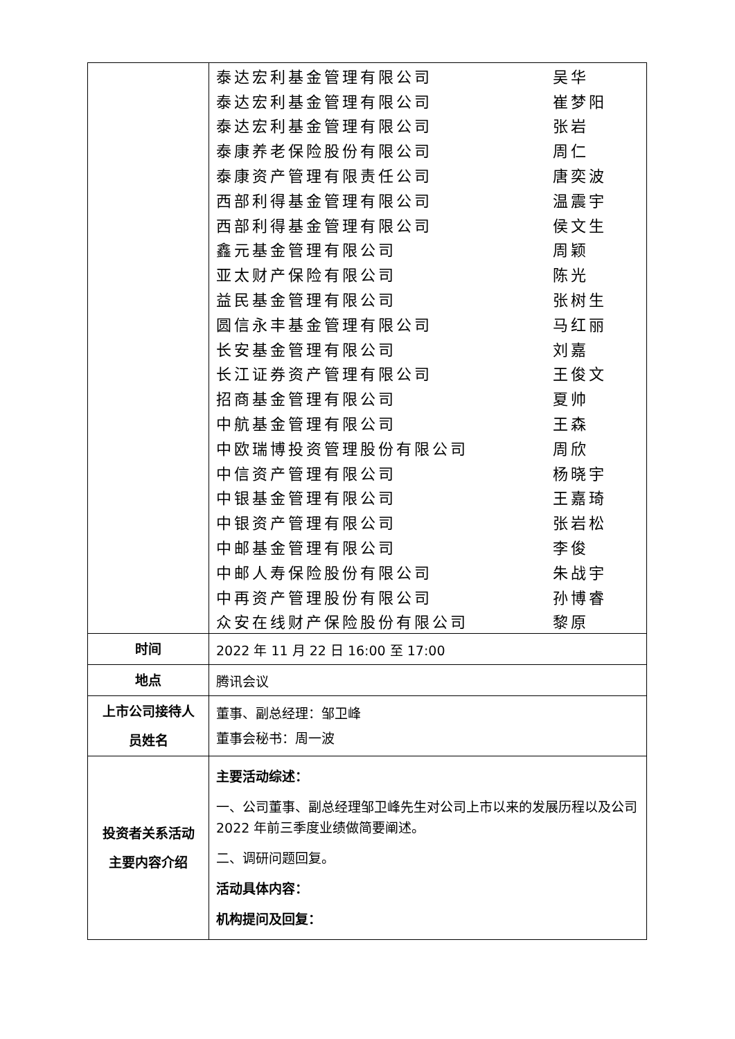| | / 泰达宏利基金管理有限公司 / 吴华 / / 泰达宏利基金管理有限公司 / 崔梦阳 / / 泰达宏利基金管理有限公司 / 张岩 / / 泰康养老保险股份有限公司 / 周仁 / / 泰康资产管理有限责任公司 / 唐奕波 / / 西部利得基金管理有限公司 / 温震宇 / / 西部利得基金管理有限公司 / 侯文生 / / 鑫元基金管理有限公司 / 周颖 / / 亚太财产保险有限公司 / 陈光 / / 益民基金管理有限公司 / 张树生 / / 圆信永丰基金管理有限公司 / 马红丽 / / 长安基金管理有限公司 / 刘嘉 / / 长江证券资产管理有限公司 / 王俊文 / / 招商基金管理有限公司 / 夏帅 / / 中航基金管理有限公司 / 王森 / / 中欧瑞博投资管理股份有限公司 / 周欣 / / 中信资产管理有限公司 / 杨晓宇 / / 中银基金管理有限公司 / 王嘉琦 / / 中银资产管理有限公司 / 张岩松 / / 中邮基金管理有限公司 / 李俊 / / 中邮人寿保险股份有限公司 / 朱战宇 / / 中再资产管理股份有限公司 / 孙博睿 / / 众安在线财产保险股份有限公司 / 黎原 / |
| 时间 | 2022 年 11 月 22 日 16:00 至 17:00 |
| 地点 | 腾讯会议 |
| 上市公司接待人 员姓名 | 董事、副总经理：邹卫峰 董事会秘书：周一波 |
| 投资者关系活动 主要内容介绍 | 主要活动综述： 一、公司董事、副总经理邹卫峰先生对公司上市以来的发展历程以及公司 2022 年前三季度业绩做简要阐述。 二、调研问题回复。 活动具体内容： 机构提问及回复： |